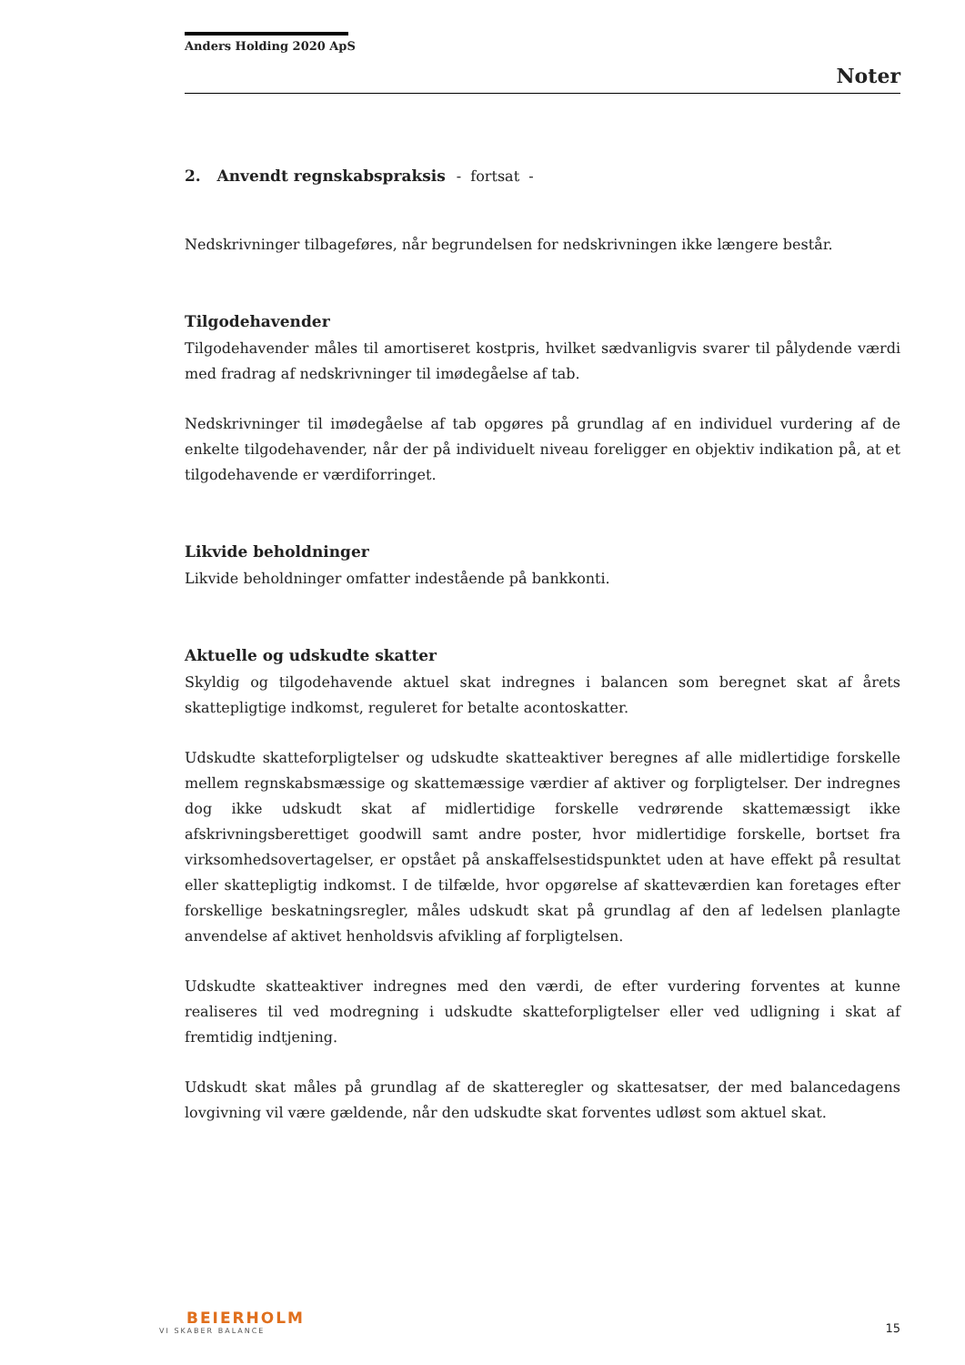Anders Holding 2020 ApS
Noter
2. Anvendt regnskabspraksis - fortsat -
Nedskrivninger tilbageføres, når begrundelsen for nedskrivningen ikke længere består.
Tilgodehavender
Tilgodehavender måles til amortiseret kostpris, hvilket sædvanligvis svarer til pålydende værdi med fradrag af nedskrivninger til imødegåelse af tab.
Nedskrivninger til imødegåelse af tab opgøres på grundlag af en individuel vurdering af de enkelte tilgodehavender, når der på individuelt niveau foreligger en objektiv indikation på, at et tilgodehavende er værdiforringet.
Likvide beholdninger
Likvide beholdninger omfatter indestående på bankkonti.
Aktuelle og udskudte skatter
Skyldig og tilgodehavende aktuel skat indregnes i balancen som beregnet skat af årets skattepligtige indkomst, reguleret for betalte acontoskatter.
Udskudte skatteforpligtelser og udskudte skatteaktiver beregnes af alle midlertidige forskelle mellem regnskabsmæssige og skattemæssige værdier af aktiver og forpligtelser. Der indregnes dog ikke udskudt skat af midlertidige forskelle vedrørende skattemæssigt ikke afskrivningsberettiget goodwill samt andre poster, hvor midlertidige forskelle, bortset fra virksomhedsovertagelser, er opstået på anskaffelsestidspunktet uden at have effekt på resultat eller skattepligtig indkomst. I de tilfælde, hvor opgørelse af skatteværdien kan foretages efter forskellige beskatningsregler, måles udskudt skat på grundlag af den af ledelsen planlagte anvendelse af aktivet henholdsvis afvikling af forpligtelsen.
Udskudte skatteaktiver indregnes med den værdi, de efter vurdering forventes at kunne realiseres til ved modregning i udskudte skatteforpligtelser eller ved udligning i skat af fremtidig indtjening.
Udskudt skat måles på grundlag af de skatteregler og skattesatser, der med balancedagens lovgivning vil være gældende, når den udskudte skat forventes udløst som aktuel skat.
BEIERHOLM
VI SKABER BALANCE
15